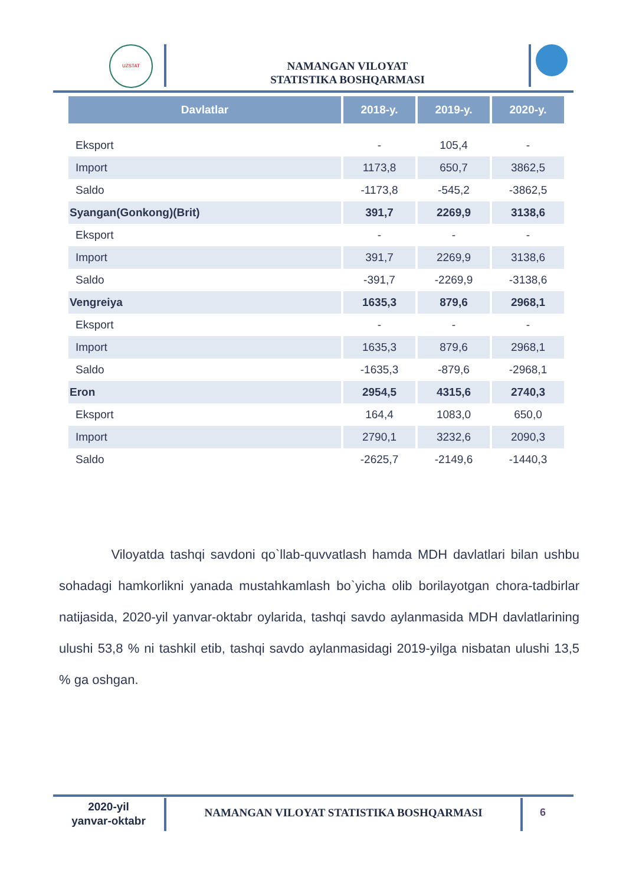UZSTAT
NAMANGAN VILOYAT
STATISTIKA BOSHQARMASI
| Davlatlar | 2018-y. | 2019-y. | 2020-y. |
| --- | --- | --- | --- |
| Eksport | - | 105,4 | - |
| Import | 1173,8 | 650,7 | 3862,5 |
| Saldo | -1173,8 | -545,2 | -3862,5 |
| Syangan(Gonkong)(Brit) | 391,7 | 2269,9 | 3138,6 |
| Eksport | - | - | - |
| Import | 391,7 | 2269,9 | 3138,6 |
| Saldo | -391,7 | -2269,9 | -3138,6 |
| Vengreiya | 1635,3 | 879,6 | 2968,1 |
| Eksport | - | - | - |
| Import | 1635,3 | 879,6 | 2968,1 |
| Saldo | -1635,3 | -879,6 | -2968,1 |
| Eron | 2954,5 | 4315,6 | 2740,3 |
| Eksport | 164,4 | 1083,0 | 650,0 |
| Import | 2790,1 | 3232,6 | 2090,3 |
| Saldo | -2625,7 | -2149,6 | -1440,3 |
Viloyatda tashqi savdoni qo`llab-quvvatlash hamda MDH davlatlari bilan ushbu sohadagi hamkorlikni yanada mustahkamlash bo`yicha olib borilayotgan chora-tadbirlar natijasida, 2020-yil yanvar-oktabr oylarida, tashqi savdo aylanmasida MDH davlatlarining ulushi 53,8 % ni tashkil etib, tashqi savdo aylanmasidagi 2019-yilga nisbatan ulushi 13,5 % ga oshgan.
2020-yil
yanvar-oktabr
NAMANGAN VILOYAT STATISTIKA BOSHQARMASI 6